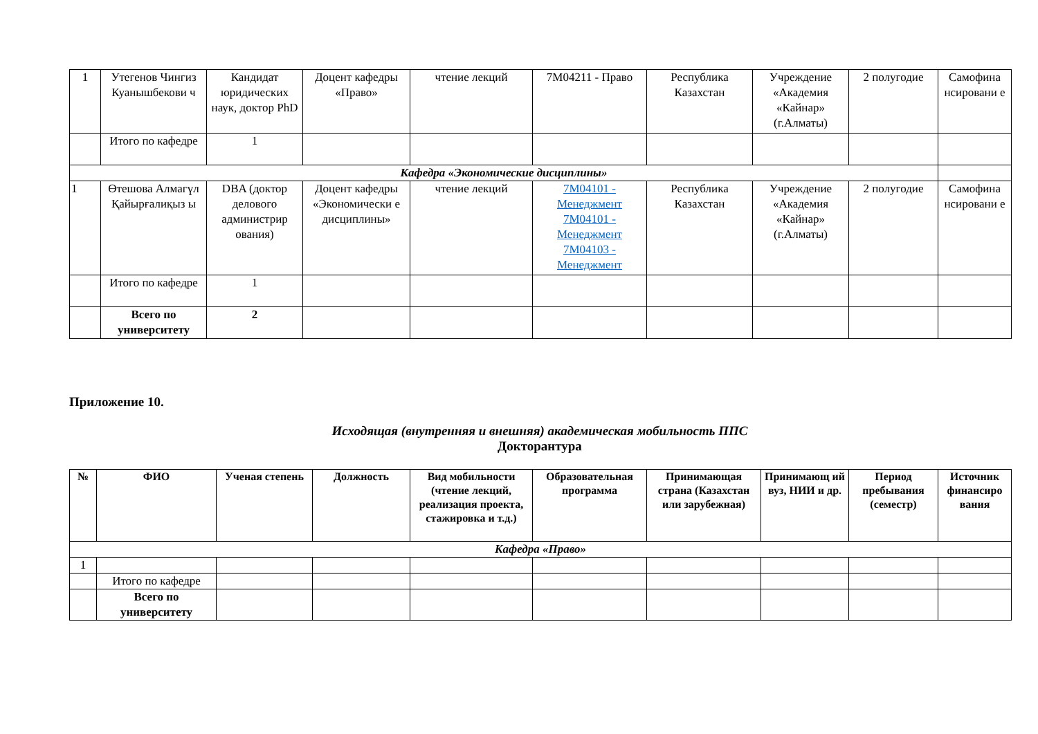| 1 | Утегенов Чингиз Куанышбекови ч | Кандидат юридических наук, доктор PhD | Доцент кафедры «Право» | чтение лекций | 7M04211 - Право | Республика Казахстан | Учреждение «Академия «Кайнар» (г.Алматы) | 2 полугодие | Самофина нсировани е |
| | Итого по кафедре | 1 | | | | | | | |
| Кафедра «Экономические дисциплины» | | | | | | | | | |
| 1 | Өтешова Алмагүл Қайырғалиқыз ы | DBA (доктор делового администрир ования) | Доцент кафедры «Экономически е дисциплины» | чтение лекций | 7M04101 - Менеджмент 7M04101 - Менеджмент 7M04103 - Менеджмент | Республика Казахстан | Учреждение «Академия «Кайнар» (г.Алматы) | 2 полугодие | Самофина нсировани е |
| | Итого по кафедре | 1 | | | | | | | |
| | Всего по университету | 2 | | | | | | | |
Приложение 10.
Исходящая (внутренняя и внешняя) академическая мобильность ППС
Докторантура
| № | ФИО | Ученая степень | Должность | Вид мобильности (чтение лекций, реализация проекта, стажировка и т.д.) | Образовательная программа | Принимающая страна (Казахстан или зарубежная) | Принимающ ий вуз, НИИ и др. | Период пребывания (семестр) | Источник финансиро вания |
| --- | --- | --- | --- | --- | --- | --- | --- | --- | --- |
| Кафедра «Право» | | | | | | | | | |
| 1 | | | | | | | | | |
| | Итого по кафедре | | | | | | | | |
| | Всего по университету | | | | | | | | |